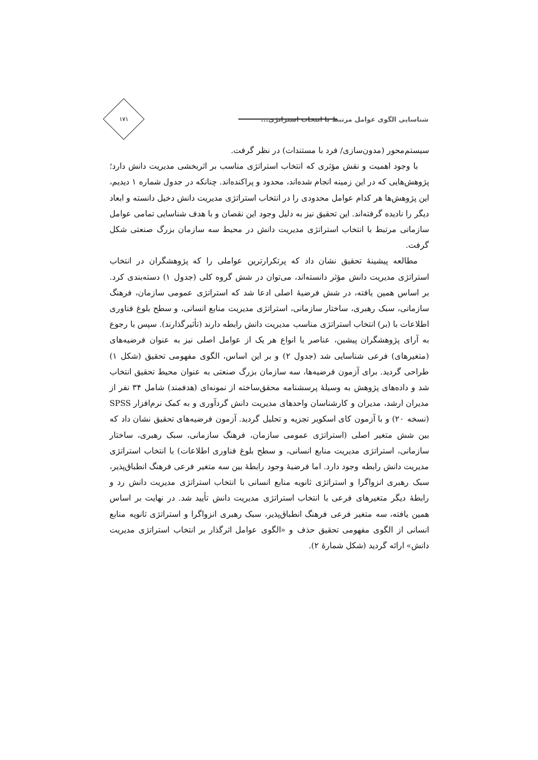شناسایی الگوی عوامل مرتبط با انتخاب استراتژی...
۱۷۱
سیستم‌محور (مدون‌سازی/ فرد با مستندات) در نظر گرفت.
با وجود اهمیت و نقش مؤثری که انتخاب استراتژی مناسب بر اثربخشی مدیریت دانش دارد؛ پژوهش‌هایی که در این زمینه انجام شده‌اند، محدود و پراکنده‌اند. چنانکه در جدول شماره ۱ دیدیم، این پژوهش‌ها هر کدام عوامل محدودی را در انتخاب استراتژی مدیریت دانش دخیل دانسته و ابعاد دیگر را نادیده گرفته‌اند. این تحقیق نیز به دلیل وجود این نقصان و با هدف شناسایی تمامی عوامل سازمانی مرتبط با انتخاب استراتژی مدیریت دانش در محیط سه سازمان بزرگ صنعتی شکل گرفت.
مطالعه پیشینۀ تحقیق نشان داد که پرتکرارترین عواملی را که پژوهشگران در انتخاب استراتژی مدیریت دانش مؤثر دانسته‌اند، می‌توان در شش گروه کلی (جدول ۱) دسته‌بندی کرد. بر اساس همین یافته، در شش فرضیۀ اصلی ادعا شد که استراتژی عمومی سازمان، فرهنگ سازمانی، سبک رهبری، ساختار سازمانی، استراتژی مدیریت منابع انسانی، و سطح بلوغ فناوری اطلاعات با (بر) انتخاب استراتژی مناسب مدیریت دانش رابطه دارند (تأثیرگذارند). سپس با رجوع به آرای پژوهشگران پیشین، عناصر یا انواع هر یک از عوامل اصلی نیز به عنوان فرضیه‌های (متغیرهای) فرعی شناسایی شد (جدول ۲) و بر این اساس، الگوی مفهومی تحقیق (شکل ۱) طراحی گردید. برای آزمون فرضیه‌ها، سه سازمان بزرگ صنعتی به عنوان محیط تحقیق انتخاب شد و داده‌های پژوهش به وسیلۀ پرسشنامه محقق‌ساخته از نمونه‌ای (هدفمند) شامل ۳۴ نفر از مدیران ارشد، مدیران و کارشناسان واحدهای مدیریت دانش گردآوری و به کمک نرم‌افزار SPSS (نسخه ۲۰) و با آزمون کای اسکویر تجزیه و تحلیل گردید. آزمون فرضیه‌های تحقیق نشان داد که بین شش متغیر اصلی (استراتژی عمومی سازمان، فرهنگ سازمانی، سبک رهبری، ساختار سازمانی، استراتژی مدیریت منابع انسانی، و سطح بلوغ فناوری اطلاعات) با انتخاب استراتژی مدیریت دانش رابطه وجود دارد. اما فرضیۀ وجود رابطۀ بین سه متغیر فرعی فرهنگ انطباق‌پذیر، سبک رهبری انزواگرا و استراتژی ثانویه منابع انسانی با انتخاب استراتژی مدیریت دانش رد و رابطۀ دیگر متغیرهای فرعی با انتخاب استراتژی مدیریت دانش تأیید شد. در نهایت بر اساس همین یافته، سه متغیر فرعی فرهنگ انطباق‌پذیر، سبک رهبری انزواگرا و استراتژی ثانویه منابع انسانی از الگوی مفهومی تحقیق حذف و «الگوی عوامل اثرگذار بر انتخاب استراتژی مدیریت دانش» ارائه گردید (شکل شمارۀ ۲).